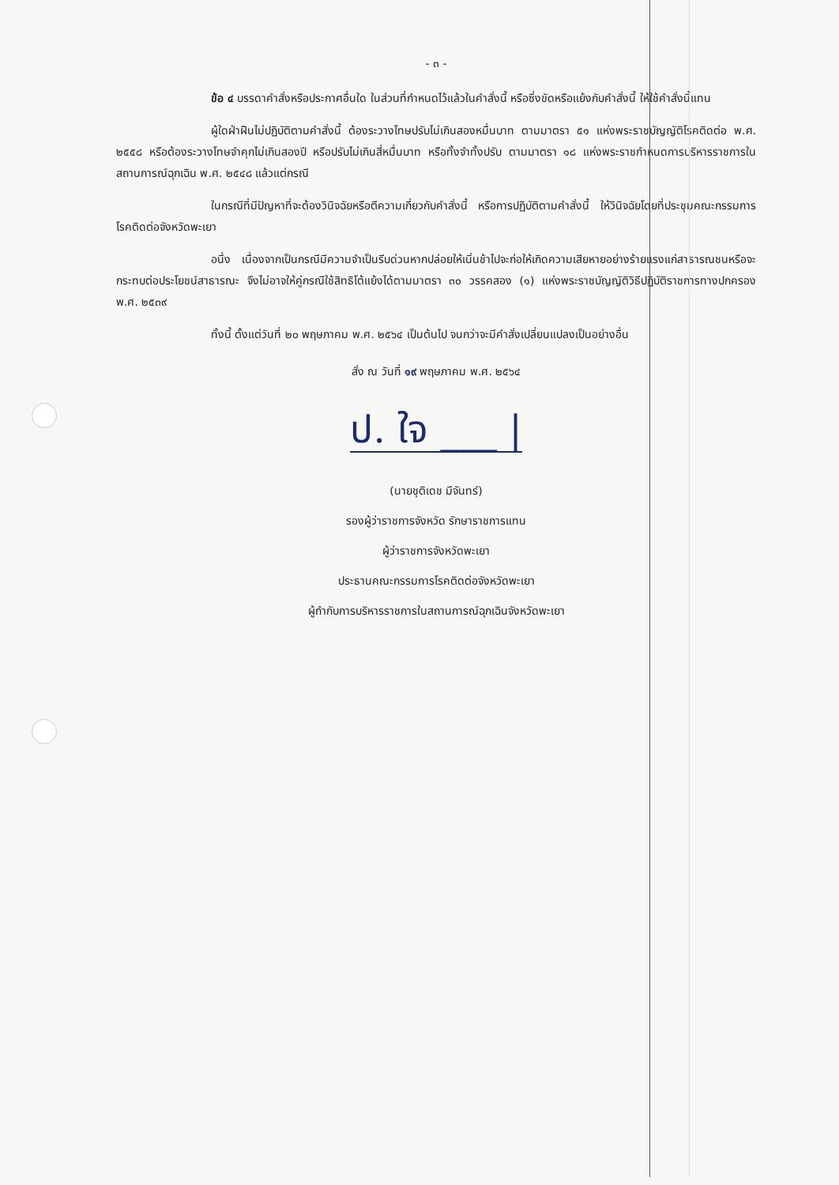- ๓ -
ข้อ ๔ บรรดาคำสั่งหรือประกาศอื่นใด ในส่วนที่กำหนดไว้แล้วในคำสั่งนี้ หรือซึ่งขัดหรือแย้งกับคำสั่งนี้ ให้ใช้คำสั่งนี้แทน
ผู้ใดฝ่าฝืนไม่ปฏิบัติตามคำสั่งนี้ ต้องระวางโทษปรับไม่เกินสองหมื่นบาท ตามมาตรา ๕๑ แห่งพระราชบัญญัติโรคติดต่อ พ.ศ. ๒๕๕๘ หรือต้องระวางโทษจำคุกไม่เกินสองปี หรือปรับไม่เกินสี่หมื่นบาท หรือทั้งจำทั้งปรับ ตามมาตรา ๑๘ แห่งพระราชกำหนดการบริหารราชการในสถานการณ์ฉุกเฉิน พ.ศ. ๒๕๔๘ แล้วแต่กรณี
ในกรณีที่มีปัญหาที่จะต้องวินิจฉัยหรือตีความเกี่ยวกับคำสั่งนี้ หรือการปฏิบัติตามคำสั่งนี้ ให้วินิจฉัยโดยที่ประชุมคณะกรรมการโรคติดต่อจังหวัดพะเยา
อนึ่ง เนื่องจากเป็นกรณีมีความจำเป็นรีบด่วนหากปล่อยให้เนิ่นช้าไปจะก่อให้เกิดความเสียหายอย่างร้ายแรงแก่สาธารณชนหรือจะกระทบต่อประโยชน์สาธารณะ จึงไม่อาจให้คู่กรณีใช้สิทธิโต้แย้งได้ตามมาตรา ๓๐ วรรคสอง (๑) แห่งพระราชบัญญัติวิธีปฏิบัติราชการทางปกครอง พ.ศ. ๒๕๓๙
ทั้งนี้ ตั้งแต่วันที่ ๒๐ พฤษภาคม พ.ศ. ๒๕๖๔ เป็นต้นไป จนกว่าจะมีคำสั่งเปลี่ยนแปลงเป็นอย่างอื่น
สั่ง ณ วันที่ ๑๙ พฤษภาคม พ.ศ. ๒๕๖๔
ป. ใจ ___ |
(นายชุติเดช มีจันทร์)
รองผู้ว่าราชการจังหวัด รักษาราชการแทน
ผู้ว่าราชการจังหวัดพะเยา
ประธานคณะกรรมการโรคติดต่อจังหวัดพะเยา
ผู้กำกับการบริหารราชการในสถานการณ์ฉุกเฉินจังหวัดพะเยา